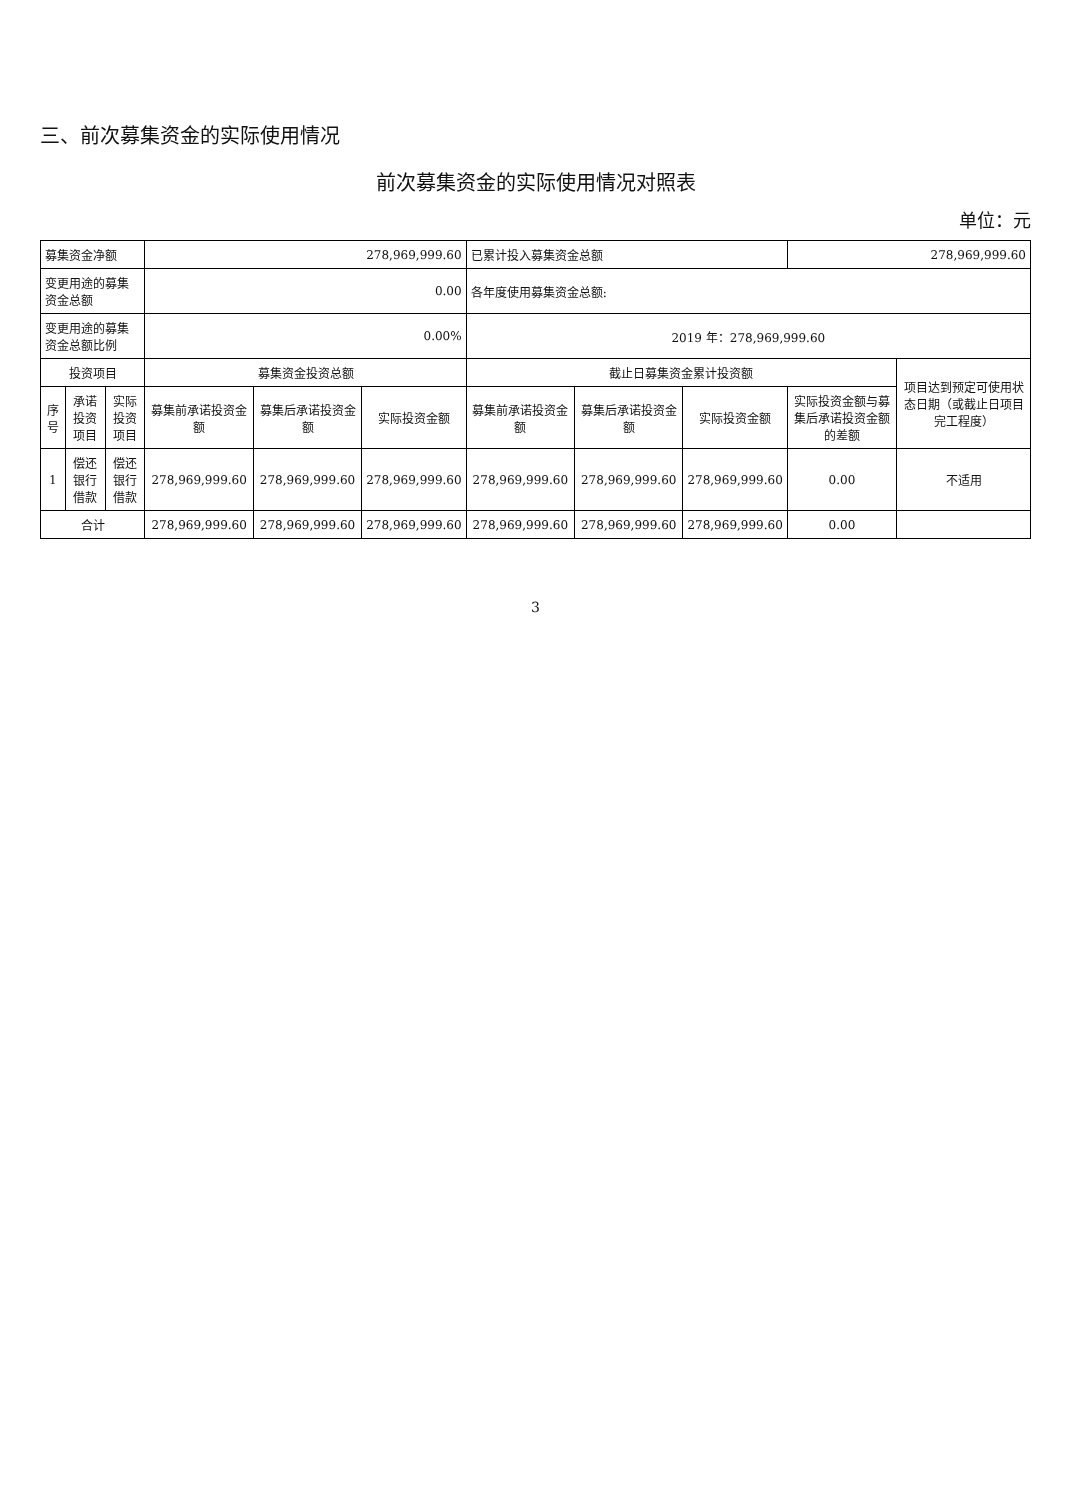三、前次募集资金的实际使用情况
前次募集资金的实际使用情况对照表
单位：元
| 募集资金净额 | | | 278,969,999.60 | | | 已累计投入募集资金总额 | | | 278,969,999.60 | |
| 变更用途的募集资金总额 | | | 0.00 | | | 各年度使用募集资金总额: | | | | |
| 变更用途的募集资金总额比例 | | | 0.00% | | | 2019 年：278,969,999.60 | | | | |
| 投资项目 | | | 募集资金投资总额 | | | 截止日募集资金累计投资额 | | | | 项目达到预定可使用状态日期（或截止日项目完工程度） |
| 序号 | 承诺投资项目 | 实际投资项目 | 募集前承诺投资金额 | 募集后承诺投资金额 | 实际投资金额 | 募集前承诺投资金额 | 募集后承诺投资金额 | 实际投资金额 | 实际投资金额与募集后承诺投资金额的差额 | |
| 1 | 偿还银行借款 | 偿还银行借款 | 278,969,999.60 | 278,969,999.60 | 278,969,999.60 | 278,969,999.60 | 278,969,999.60 | 278,969,999.60 | 0.00 | 不适用 |
| 合计 | | | 278,969,999.60 | 278,969,999.60 | 278,969,999.60 | 278,969,999.60 | 278,969,999.60 | 278,969,999.60 | 0.00 | |
3